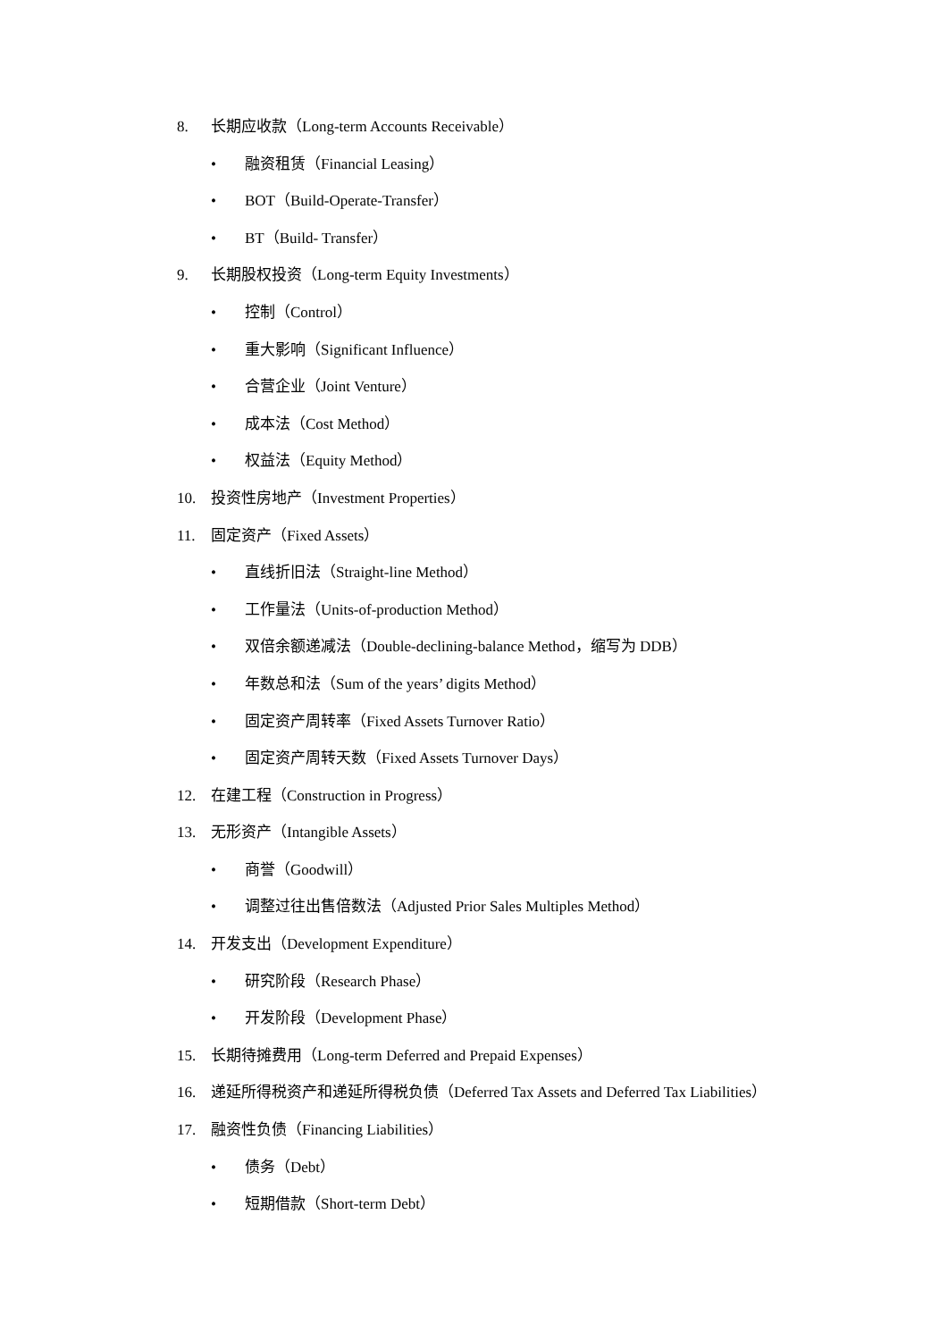8. 长期应收款（Long-term Accounts Receivable）
• 融资租赁（Financial Leasing）
• BOT（Build-Operate-Transfer）
• BT（Build- Transfer）
9. 长期股权投资（Long-term Equity Investments）
• 控制（Control）
• 重大影响（Significant Influence）
• 合营企业（Joint Venture）
• 成本法（Cost Method）
• 权益法（Equity Method）
10. 投资性房地产（Investment Properties）
11. 固定资产（Fixed Assets）
• 直线折旧法（Straight-line Method）
• 工作量法（Units-of-production Method）
• 双倍余额递减法（Double-declining-balance Method，缩写为 DDB）
• 年数总和法（Sum of the years’ digits Method）
• 固定资产周转率（Fixed Assets Turnover Ratio）
• 固定资产周转天数（Fixed Assets Turnover Days）
12. 在建工程（Construction in Progress）
13. 无形资产（Intangible Assets）
• 商誉（Goodwill）
• 调整过往出售倍数法（Adjusted Prior Sales Multiples Method）
14. 开发支出（Development Expenditure）
• 研究阶段（Research Phase）
• 开发阶段（Development Phase）
15. 长期待摊费用（Long-term Deferred and Prepaid Expenses）
16. 递延所得税资产和递延所得税负债（Deferred Tax Assets and Deferred Tax Liabilities）
17. 融资性负债（Financing Liabilities）
• 债务（Debt）
• 短期借款（Short-term Debt）